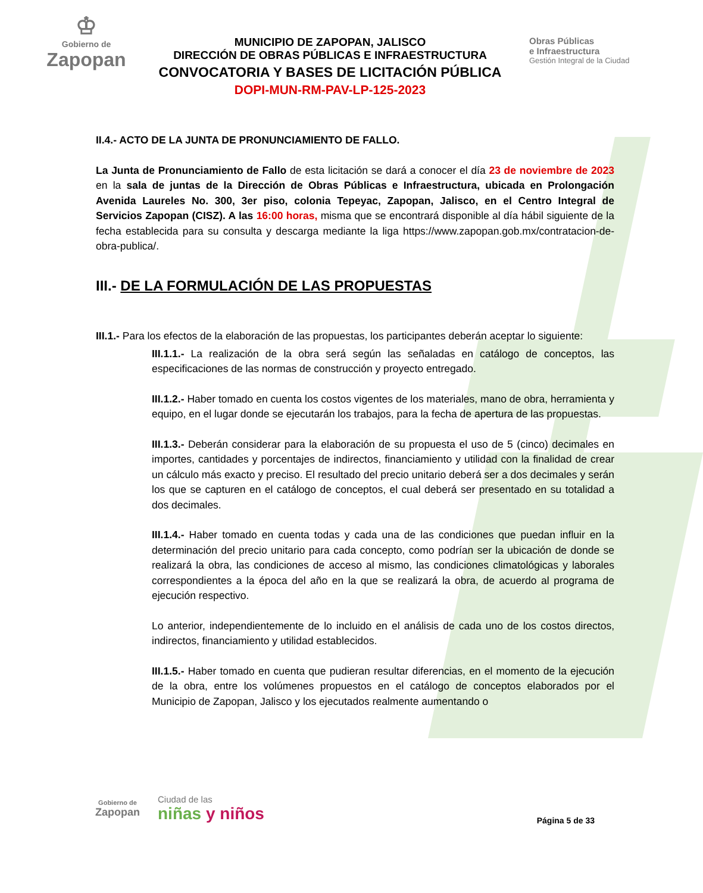♔
Gobierno de
Zapopan
MUNICIPIO DE ZAPOPAN, JALISCO
DIRECCIÓN DE OBRAS PÚBLICAS E INFRAESTRUCTURA
CONVOCATORIA Y BASES DE LICITACIÓN PÚBLICA
DOPI-MUN-RM-PAV-LP-125-2023
Obras Públicas
e Infraestructura
Gestión Integral de la Ciudad
II.4.- ACTO DE LA JUNTA DE PRONUNCIAMIENTO DE FALLO.
La Junta de Pronunciamiento de Fallo de esta licitación se dará a conocer el día 23 de noviembre de 2023 en la sala de juntas de la Dirección de Obras Públicas e Infraestructura, ubicada en Prolongación Avenida Laureles No. 300, 3er piso, colonia Tepeyac, Zapopan, Jalisco, en el Centro Integral de Servicios Zapopan (CISZ). A las 16:00 horas, misma que se encontrará disponible al día hábil siguiente de la fecha establecida para su consulta y descarga mediante la liga https://www.zapopan.gob.mx/contratacion-de-obra-publica/.
III.- DE LA FORMULACIÓN DE LAS PROPUESTAS
III.1.- Para los efectos de la elaboración de las propuestas, los participantes deberán aceptar lo siguiente:
III.1.1.- La realización de la obra será según las señaladas en catálogo de conceptos, las especificaciones de las normas de construcción y proyecto entregado.
III.1.2.- Haber tomado en cuenta los costos vigentes de los materiales, mano de obra, herramienta y equipo, en el lugar donde se ejecutarán los trabajos, para la fecha de apertura de las propuestas.
III.1.3.- Deberán considerar para la elaboración de su propuesta el uso de 5 (cinco) decimales en importes, cantidades y porcentajes de indirectos, financiamiento y utilidad con la finalidad de crear un cálculo más exacto y preciso. El resultado del precio unitario deberá ser a dos decimales y serán los que se capturen en el catálogo de conceptos, el cual deberá ser presentado en su totalidad a dos decimales.
III.1.4.- Haber tomado en cuenta todas y cada una de las condiciones que puedan influir en la determinación del precio unitario para cada concepto, como podrían ser la ubicación de donde se realizará la obra, las condiciones de acceso al mismo, las condiciones climatológicas y laborales correspondientes a la época del año en la que se realizará la obra, de acuerdo al programa de ejecución respectivo.
Lo anterior, independientemente de lo incluido en el análisis de cada uno de los costos directos, indirectos, financiamiento y utilidad establecidos.
III.1.5.- Haber tomado en cuenta que pudieran resultar diferencias, en el momento de la ejecución de la obra, entre los volúmenes propuestos en el catálogo de conceptos elaborados por el Municipio de Zapopan, Jalisco y los ejecutados realmente aumentando o
Gobierno de
Zapopan
Ciudad de las
niñas y niños
Página 5 de 33